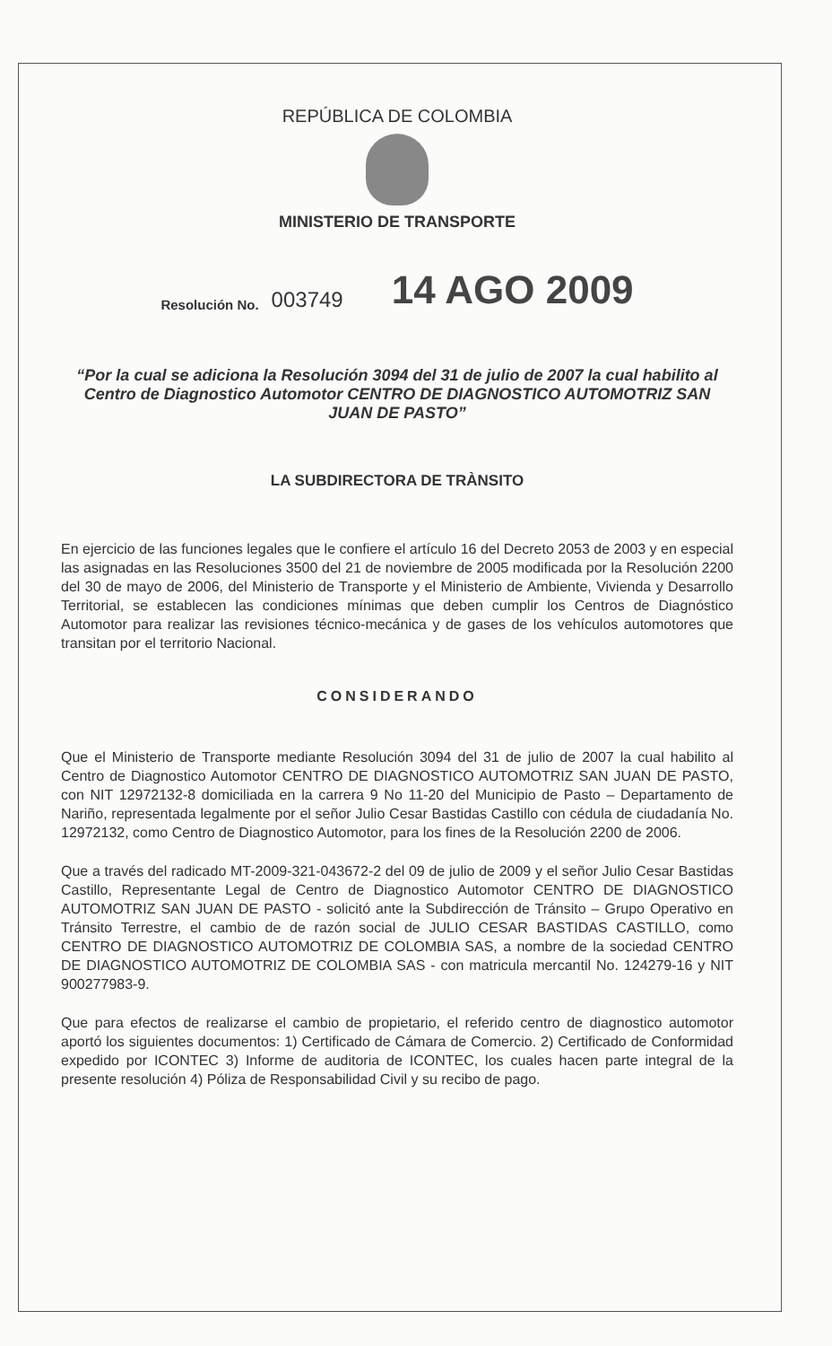REPÚBLICA DE COLOMBIA
MINISTERIO DE TRANSPORTE
Resolución No. 003749 14 AGO 2009
“Por la cual se adiciona la Resolución 3094 del 31 de julio de 2007 la cual habilito al Centro de Diagnostico Automotor CENTRO DE DIAGNOSTICO AUTOMOTRIZ SAN JUAN DE PASTO”
LA SUBDIRECTORA DE TRÀNSITO
En ejercicio de las funciones legales que le confiere el artículo 16 del Decreto 2053 de 2003 y en especial las asignadas en las Resoluciones 3500 del 21 de noviembre de 2005 modificada por la Resolución 2200 del 30 de mayo de 2006, del Ministerio de Transporte y el Ministerio de Ambiente, Vivienda y Desarrollo Territorial, se establecen las condiciones mínimas que deben cumplir los Centros de Diagnóstico Automotor para realizar las revisiones técnico-mecánica y de gases de los vehículos automotores que transitan por el territorio Nacional.
CONSIDERANDO
Que el Ministerio de Transporte mediante Resolución 3094 del 31 de julio de 2007 la cual habilito al Centro de Diagnostico Automotor CENTRO DE DIAGNOSTICO AUTOMOTRIZ SAN JUAN DE PASTO, con NIT 12972132-8 domiciliada en la carrera 9 No 11-20 del Municipio de Pasto – Departamento de Nariño, representada legalmente por el señor Julio Cesar Bastidas Castillo con cédula de ciudadanía No. 12972132, como Centro de Diagnostico Automotor, para los fines de la Resolución 2200 de 2006.
Que a través del radicado MT-2009-321-043672-2 del 09 de julio de 2009 y el señor Julio Cesar Bastidas Castillo, Representante Legal de Centro de Diagnostico Automotor CENTRO DE DIAGNOSTICO AUTOMOTRIZ SAN JUAN DE PASTO - solicitó ante la Subdirección de Tránsito – Grupo Operativo en Tránsito Terrestre, el cambio de de razón social de JULIO CESAR BASTIDAS CASTILLO, como CENTRO DE DIAGNOSTICO AUTOMOTRIZ DE COLOMBIA SAS, a nombre de la sociedad CENTRO DE DIAGNOSTICO AUTOMOTRIZ DE COLOMBIA SAS - con matricula mercantil No. 124279-16 y NIT 900277983-9.
Que para efectos de realizarse el cambio de propietario, el referido centro de diagnostico automotor aportó los siguientes documentos: 1) Certificado de Cámara de Comercio. 2) Certificado de Conformidad expedido por ICONTEC 3) Informe de auditoria de ICONTEC, los cuales hacen parte integral de la presente resolución 4) Póliza de Responsabilidad Civil y su recibo de pago.